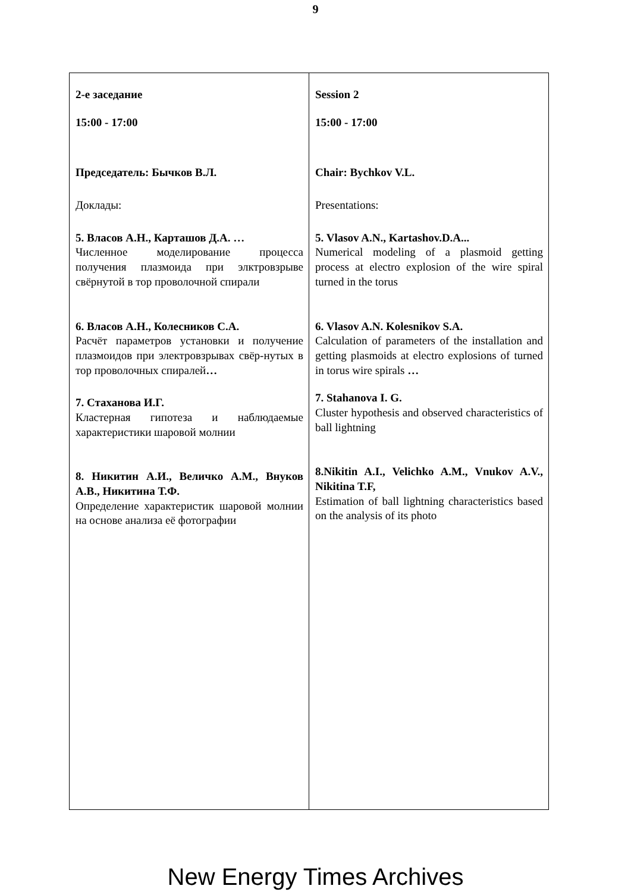9
| 2-е заседание 15:00 - 17:00 Председатель: Бычков В.Л. Доклады: 5. Власов А.Н., Карташов Д.А. … Численное моделирование процесса получения плазмоида при элктровзрыве свёрнутой в тор проволочной спирали 6. Власов А.Н., Колесников С.А. Расчёт параметров установки и получение плазмоидов при электровзрывах свёр-нутых в тор проволочных спиралей … 7. Стаханова И.Г. Кластерная гипотеза и наблюдаемые характеристики шаровой молнии 8. Никитин А.И., Величко А.М., Внуков А.В., Никитина Т.Ф. Определение характеристик шаровой молнии на основе анализа её фотографии | Session 2 15:00 - 17:00 Chair: Bychkov V.L. Presentations: 5. Vlasov A.N., Kartashov.D.A... Numerical modeling of a plasmoid getting process at electro explosion of the wire spiral turned in the torus 6. Vlasov A.N. Kolesnikov S.A. Calculation of parameters of the installation and getting plasmoids at electro explosions of turned in torus wire spirals … 7. Stahanova I. G. Cluster hypothesis and observed characteristics of ball lightning 8.Nikitin A.I., Velichko A.M., Vnukov A.V., Nikitina T.F, Estimation of ball lightning characteristics based on the analysis of its photo |
New Energy Times Archives